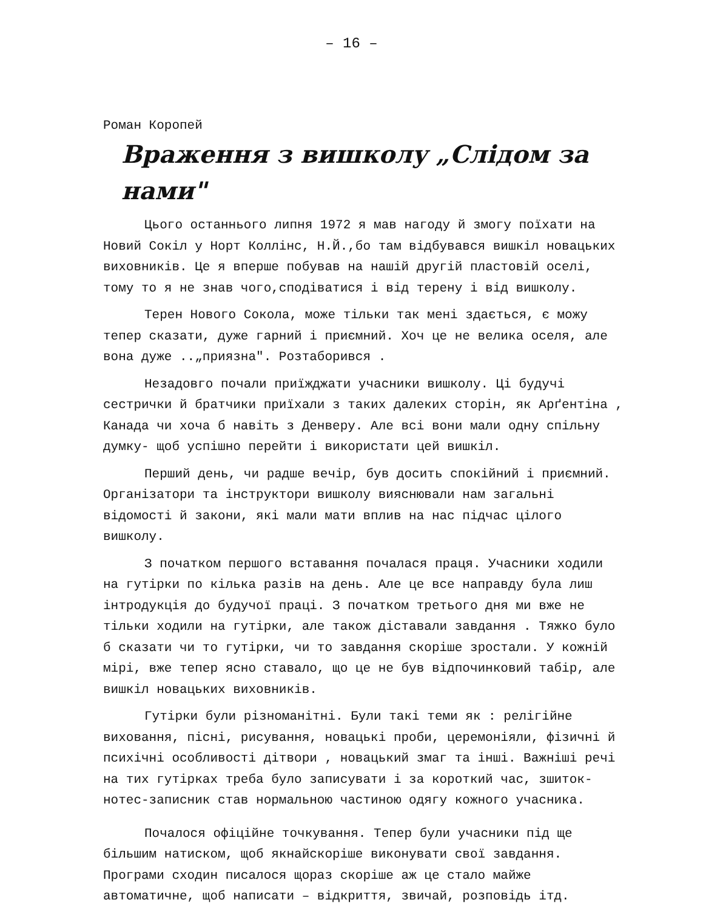– 16 –
Роман Коропей
Враження з вишколу „Слідом за нами"
Цього останнього липня 1972 я мав нагоду й змогу поїхати на Новий Сокіл у Норт Коллінс, Н.Й.,бо там відбувався вишкіл новацьких виховників. Це я вперше побував на нашій другій пластовій оселі, тому то я не знав чого,сподіватися і від терену і від вишколу.
Терен Нового Сокола, може тільки так мені здається, є можу тепер сказати, дуже гарний і приємний. Хоч це не велика оселя, але вона дуже ..„приязна". Розтаборився .
Незадовго почали приїжджати учасники вишколу. Ці будучі сестрички й братчики приїхали з таких далеких сторін, як Арґентіна , Канада чи хоча б навіть з Денверу. Але всі вони мали одну спільну думку- щоб успішно перейти і використати цей вишкіл.
Перший день, чи радше вечір, був досить спокійний і приємний. Організатори та інструктори вишколу вияснювали нам загальні відомості й закони, які мали мати вплив на нас підчас цілого вишколу.
З початком першого вставання почалася праця. Учасники ходили на гутірки по кілька разів на день. Але це все направду була лиш інтродукція до будучої праці. З початком третього дня ми вже не тільки ходили на гутірки, але також діставали завдання . Тяжко було б сказати чи то гутірки, чи то завдання скоріше зростали. У кожній мірі, вже тепер ясно ставало, що це не був відпочинковий табір, але вишкіл новацьких виховників.
Гутірки були різноманітні. Були такі теми як : релігійне виховання, пісні, рисування, новацькі проби, церемоніяли, фізичні й психічні особливості дітвори , новацький змаг та інші. Важніші речі на тих гутірках треба було записувати і за короткий час, зшиток-нотес-записник став нормальною частиною одягу кожного учасника.
Почалося офіційне точкування. Тепер були учасники під ще більшим натиском, щоб якнайскоріше виконувати свої завдання. Програми сходин писалося щораз скоріше аж це стало майже автоматичне, щоб написати – відкриття, звичай, розповідь ітд.